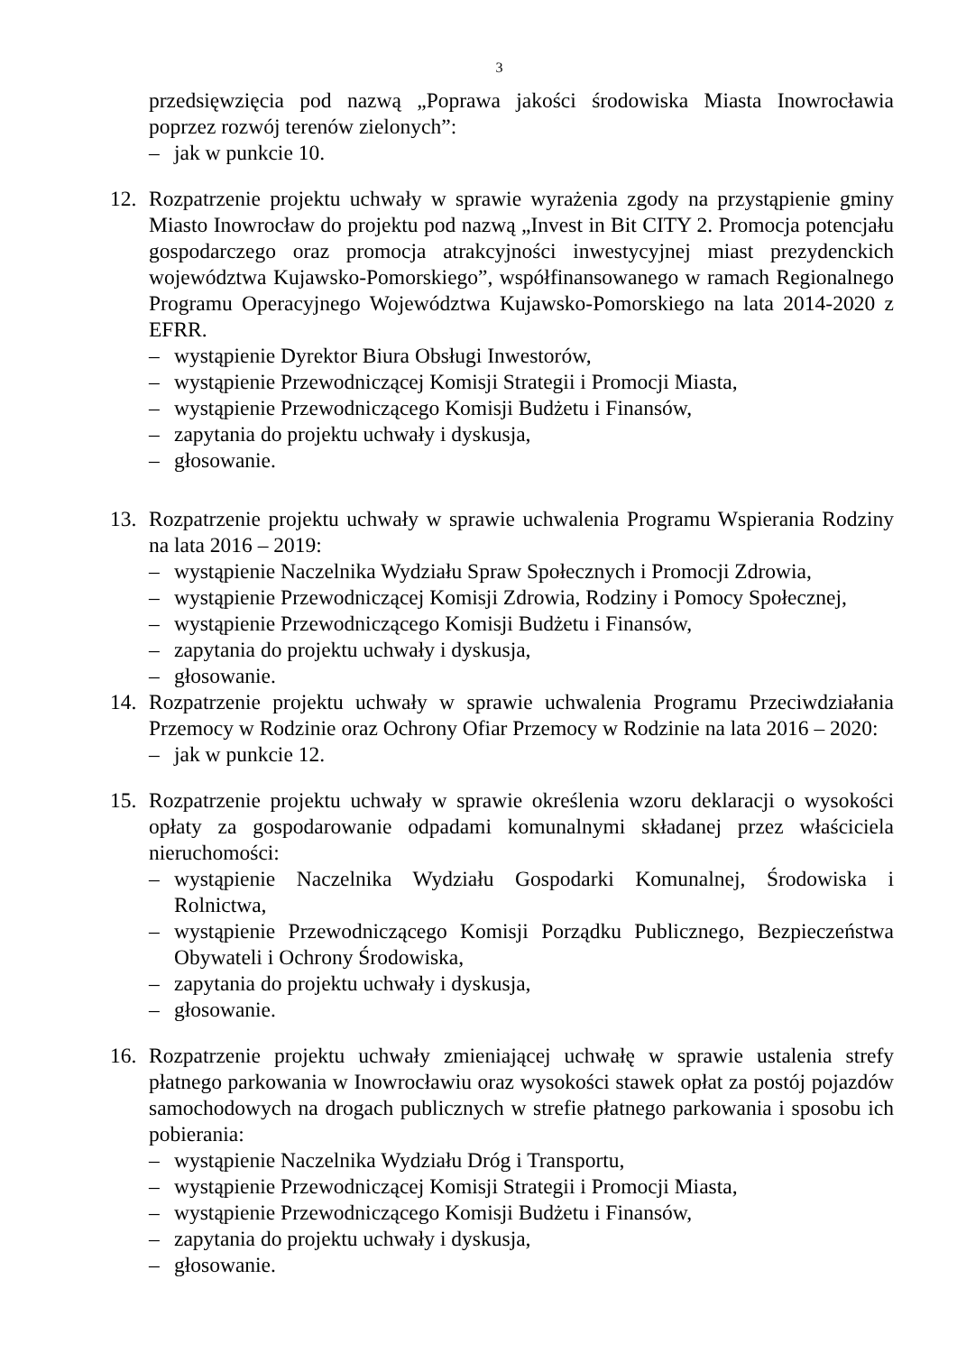3
przedsięwzięcia pod nazwą „Poprawa jakości środowiska Miasta Inowrocławia poprzez rozwój terenów zielonych”:
– jak w punkcie 10.
12. Rozpatrzenie projektu uchwały w sprawie wyrażenia zgody na przystąpienie gminy Miasto Inowrocław do projektu pod nazwą „Invest in Bit CITY 2. Promocja potencjału gospodarczego oraz promocja atrakcyjności inwestycyjnej miast prezydenckich województwa Kujawsko-Pomorskiego”, współfinansowanego w ramach Regionalnego Programu Operacyjnego Województwa Kujawsko-Pomorskiego na lata 2014-2020 z EFRR.
– wystąpienie Dyrektor Biura Obsługi Inwestorów,
– wystąpienie Przewodniczącej Komisji Strategii i Promocji Miasta,
– wystąpienie Przewodniczącego Komisji Budżetu i Finansów,
– zapytania do projektu uchwały i dyskusja,
– głosowanie.
13. Rozpatrzenie projektu uchwały w sprawie uchwalenia Programu Wspierania Rodziny na lata 2016 – 2019:
– wystąpienie Naczelnika Wydziału Spraw Społecznych i Promocji Zdrowia,
– wystąpienie Przewodniczącej Komisji Zdrowia, Rodziny i Pomocy Społecznej,
– wystąpienie Przewodniczącego Komisji Budżetu i Finansów,
– zapytania do projektu uchwały i dyskusja,
– głosowanie.
14. Rozpatrzenie projektu uchwały w sprawie uchwalenia Programu Przeciwdziałania Przemocy w Rodzinie oraz Ochrony Ofiar Przemocy w Rodzinie na lata 2016 – 2020:
– jak w punkcie 12.
15. Rozpatrzenie projektu uchwały w sprawie określenia wzoru deklaracji o wysokości opłaty za gospodarowanie odpadami komunalnymi składanej przez właściciela nieruchomości:
– wystąpienie Naczelnika Wydziału Gospodarki Komunalnej, Środowiska i Rolnictwa,
– wystąpienie Przewodniczącego Komisji Porządku Publicznego, Bezpieczeństwa Obywateli i Ochrony Środowiska,
– zapytania do projektu uchwały i dyskusja,
– głosowanie.
16. Rozpatrzenie projektu uchwały zmieniającej uchwałę w sprawie ustalenia strefy płatnego parkowania w Inowrocławiu oraz wysokości stawek opłat za postój pojazdów samochodowych na drogach publicznych w strefie płatnego parkowania i sposobu ich pobierania:
– wystąpienie Naczelnika Wydziału Dróg i Transportu,
– wystąpienie Przewodniczącej Komisji Strategii i Promocji Miasta,
– wystąpienie Przewodniczącego Komisji Budżetu i Finansów,
– zapytania do projektu uchwały i dyskusja,
– głosowanie.